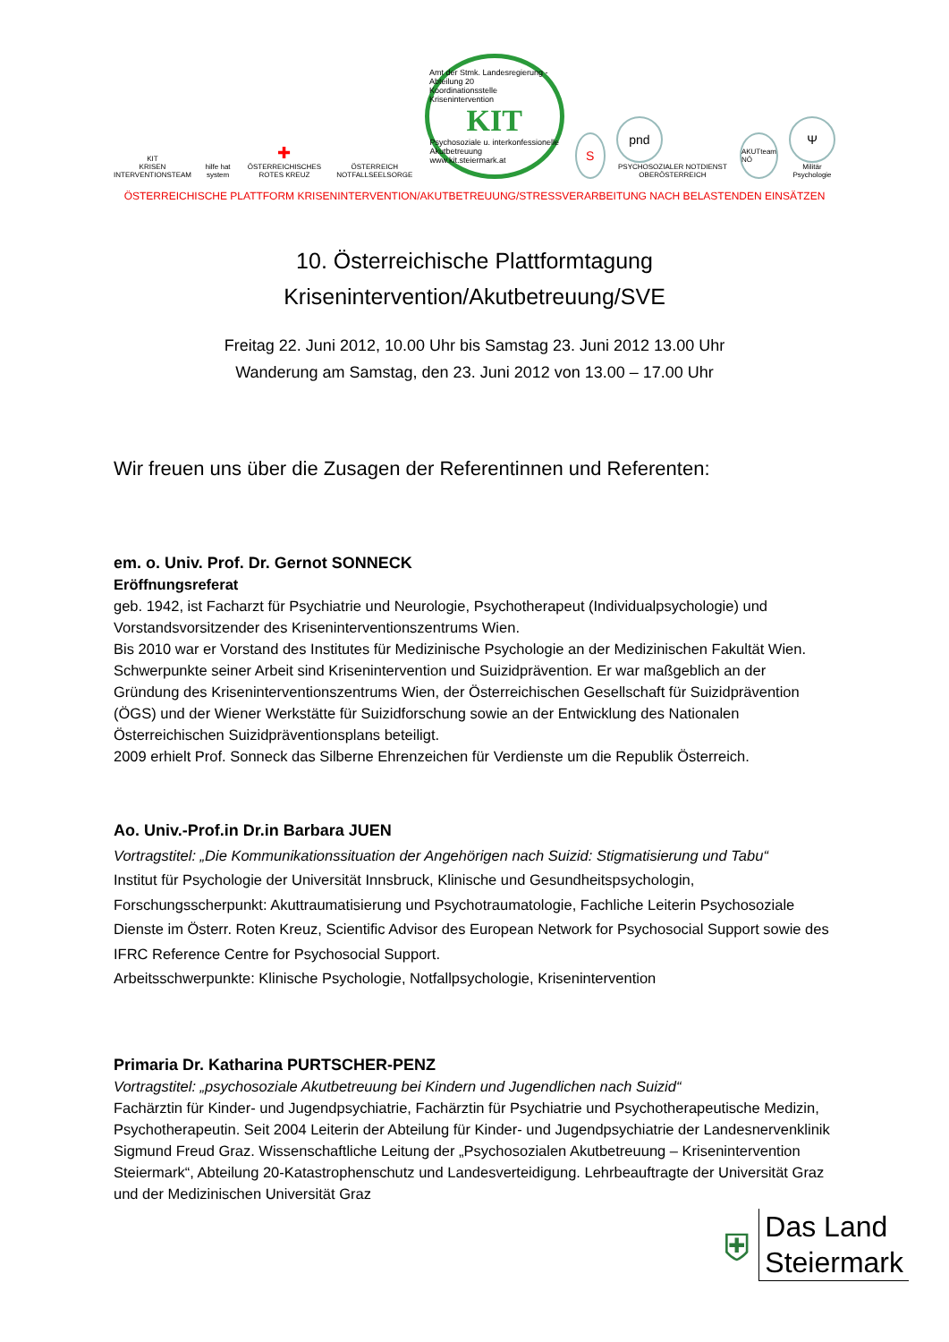KIT
KRISEN INTERVENTIONSTEAM
hilfe hat system
✚
ÖSTERREICHISCHES ROTES KREUZ
ÖSTERREICH NOTFALLSEELSORGE
Amt der Stmk. Landesregierung - Abteilung 20
Koordinationsstelle Krisenintervention
KIT
Psychosoziale u. interkonfessionelle
Akutbetreuung
www.kit.steiermark.at
S
pnd
PSYCHOSOZIALER NOTDIENST OBERÖSTERREICH
AKUTteam NÖ
Ψ
Militär Psychologie
ÖSTERREICHISCHE PLATTFORM KRISENINTERVENTION/AKUTBETREUUNG/STRESSVERARBEITUNG NACH BELASTENDEN EINSÄTZEN
10. Österreichische Plattformtagung
Krisenintervention/Akutbetreuung/SVE
Freitag 22. Juni 2012, 10.00 Uhr bis Samstag 23. Juni 2012 13.00 Uhr
Wanderung am Samstag, den 23. Juni 2012 von 13.00 – 17.00 Uhr
Wir freuen uns über die Zusagen der Referentinnen und Referenten:
em. o. Univ. Prof. Dr. Gernot SONNECK
Eröffnungsreferat
geb. 1942, ist Facharzt für Psychiatrie und Neurologie, Psychotherapeut (Individualpsychologie) und Vorstandsvorsitzender des Kriseninterventionszentrums Wien.
Bis 2010 war er Vorstand des Institutes für Medizinische Psychologie an der Medizinischen Fakultät Wien. Schwerpunkte seiner Arbeit sind Krisenintervention und Suizidprävention. Er war maßgeblich an der Gründung des Kriseninterventionszentrums Wien, der Österreichischen Gesellschaft für Suizidprävention (ÖGS) und der Wiener Werkstätte für Suizidforschung sowie an der Entwicklung des Nationalen Österreichischen Suizidpräventionsplans beteiligt.
2009 erhielt Prof. Sonneck das Silberne Ehrenzeichen für Verdienste um die Republik Österreich.
Ao. Univ.-Prof.in Dr.in Barbara JUEN
Vortragstitel: „Die Kommunikationssituation der Angehörigen nach Suizid: Stigmatisierung und Tabu“
Institut für Psychologie der Universität Innsbruck, Klinische und Gesundheitspsychologin, Forschungsscherpunkt: Akuttraumatisierung und Psychotraumatologie, Fachliche Leiterin Psychosoziale Dienste im Österr. Roten Kreuz, Scientific Advisor des European Network for Psychosocial Support sowie des IFRC Reference Centre for Psychosocial Support.
Arbeitsschwerpunkte: Klinische Psychologie, Notfallpsychologie, Krisenintervention
Primaria Dr. Katharina PURTSCHER-PENZ
Vortragstitel: „psychosoziale Akutbetreuung bei Kindern und Jugendlichen nach Suizid“
Fachärztin für Kinder- und Jugendpsychiatrie, Fachärztin für Psychiatrie und Psychotherapeutische Medizin, Psychotherapeutin. Seit 2004 Leiterin der Abteilung für Kinder- und Jugendpsychiatrie der Landesnervenklinik Sigmund Freud Graz. Wissenschaftliche Leitung der „Psychosozialen Akutbetreuung – Krisenintervention Steiermark“, Abteilung 20-Katastrophenschutz und Landesverteidigung. Lehrbeauftragte der Universität Graz und der Medizinischen Universität Graz
⛨
Das Land
Steiermark